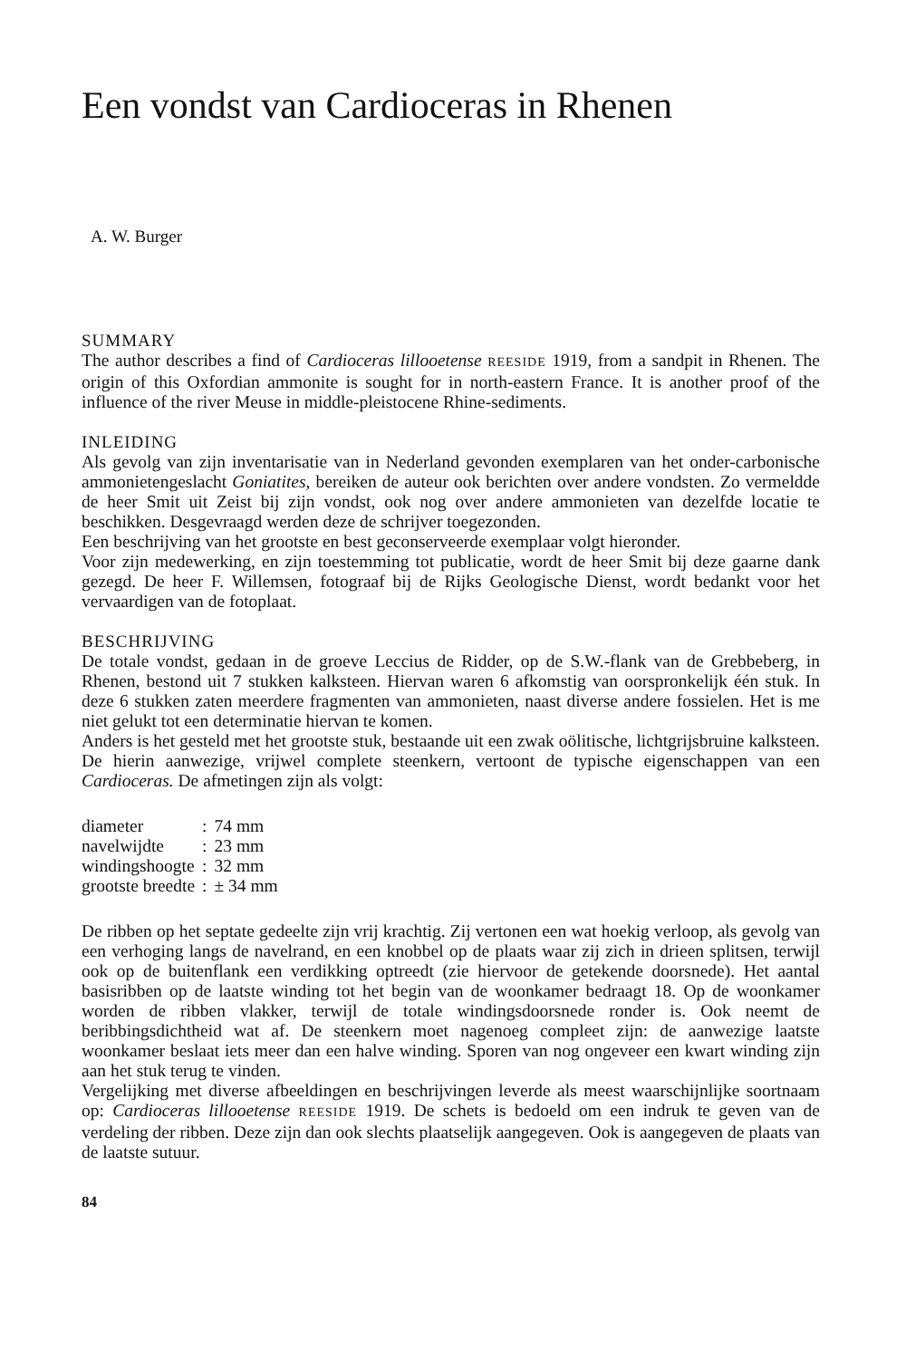Een vondst van Cardioceras in Rhenen
A. W. Burger
SUMMARY
The author describes a find of Cardioceras lillooetense REESIDE 1919, from a sandpit in Rhenen. The origin of this Oxfordian ammonite is sought for in north-eastern France. It is another proof of the influence of the river Meuse in middle-pleistocene Rhine-sediments.
INLEIDING
Als gevolg van zijn inventarisatie van in Nederland gevonden exemplaren van het onder-carbonische ammonietengeslacht Goniatites, bereiken de auteur ook berichten over andere vondsten. Zo vermeldde de heer Smit uit Zeist bij zijn vondst, ook nog over andere ammonieten van dezelfde locatie te beschikken. Desgevraagd werden deze de schrijver toegezonden.
Een beschrijving van het grootste en best geconserveerde exemplaar volgt hieronder.
Voor zijn medewerking, en zijn toestemming tot publicatie, wordt de heer Smit bij deze gaarne dank gezegd. De heer F. Willemsen, fotograaf bij de Rijks Geologische Dienst, wordt bedankt voor het vervaardigen van de fotoplaat.
BESCHRIJVING
De totale vondst, gedaan in de groeve Leccius de Ridder, op de S.W.-flank van de Grebbeberg, in Rhenen, bestond uit 7 stukken kalksteen. Hiervan waren 6 afkomstig van oorspronkelijk één stuk. In deze 6 stukken zaten meerdere fragmenten van ammonieten, naast diverse andere fossielen. Het is me niet gelukt tot een determinatie hiervan te komen.
Anders is het gesteld met het grootste stuk, bestaande uit een zwak oölitische, lichtgrijsbruine kalksteen. De hierin aanwezige, vrijwel complete steenkern, vertoont de typische eigenschappen van een Cardioceras. De afmetingen zijn als volgt:
| diameter | : | 74 mm |
| navelwijdte | : | 23 mm |
| windingshoogte | : | 32 mm |
| grootste breedte | : | ± 34 mm |
De ribben op het septate gedeelte zijn vrij krachtig. Zij vertonen een wat hoekig verloop, als gevolg van een verhoging langs de navelrand, en een knobbel op de plaats waar zij zich in drieen splitsen, terwijl ook op de buitenflank een verdikking optreedt (zie hiervoor de getekende doorsnede). Het aantal basisribben op de laatste winding tot het begin van de woonkamer bedraagt 18. Op de woonkamer worden de ribben vlakker, terwijl de totale windingsdoorsnede ronder is. Ook neemt de beribbingsdichtheid wat af. De steenkern moet nagenoeg compleet zijn: de aanwezige laatste woonkamer beslaat iets meer dan een halve winding. Sporen van nog ongeveer een kwart winding zijn aan het stuk terug te vinden.
Vergelijking met diverse afbeeldingen en beschrijvingen leverde als meest waarschijnlijke soortnaam op: Cardioceras lillooetense REESIDE 1919. De schets is bedoeld om een indruk te geven van de verdeling der ribben. Deze zijn dan ook slechts plaatselijk aangegeven. Ook is aangegeven de plaats van de laatste sutuur.
84